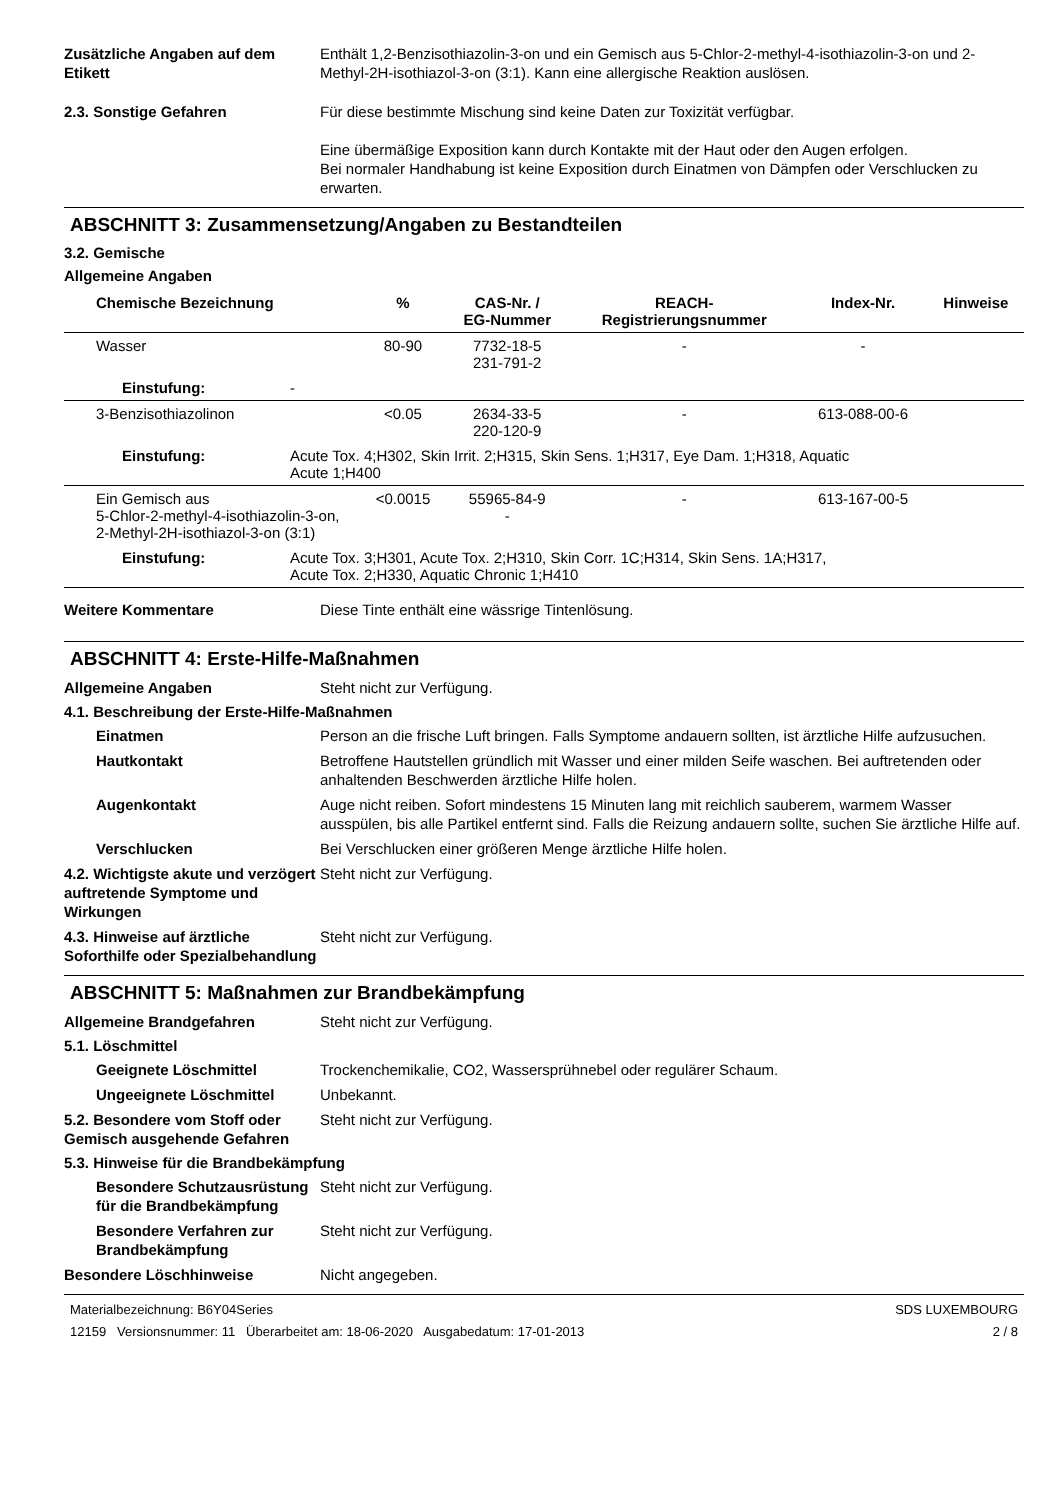Zusätzliche Angaben auf dem Etikett
Enthält 1,2-Benzisothiazolin-3-on und ein Gemisch aus 5-Chlor-2-methyl-4-isothiazolin-3-on und 2-Methyl-2H-isothiazol-3-on (3:1). Kann eine allergische Reaktion auslösen.
2.3. Sonstige Gefahren Für diese bestimmte Mischung sind keine Daten zur Toxizität verfügbar.
Eine übermäßige Exposition kann durch Kontakte mit der Haut oder den Augen erfolgen.
Bei normaler Handhabung ist keine Exposition durch Einatmen von Dämpfen oder Verschlucken zu erwarten.
ABSCHNITT 3: Zusammensetzung/Angaben zu Bestandteilen
3.2. Gemische
Allgemeine Angaben
| Chemische Bezeichnung | | % | CAS-Nr. / EG-Nummer | REACH- Registrierungsnummer | Index-Nr. | Hinweise |
| --- | --- | --- | --- | --- | --- | --- |
| Wasser | | 80-90 | 7732-18-5 231-791-2 | - | - | |
| Einstufung: | - | | | | | |
| 3-Benzisothiazolinon | | <0.05 | 2634-33-5 220-120-9 | - | 613-088-00-6 | |
| Einstufung: | Acute Tox. 4;H302, Skin Irrit. 2;H315, Skin Sens. 1;H317, Eye Dam. 1;H318, Aquatic Acute 1;H400 | | | | | |
| Ein Gemisch aus 5-Chlor-2-methyl-4-isothiazolin-3-on, 2-Methyl-2H-isothiazol-3-on (3:1) | | <0.0015 | 55965-84-9 - | - | 613-167-00-5 | |
| Einstufung: | Acute Tox. 3;H301, Acute Tox. 2;H310, Skin Corr. 1C;H314, Skin Sens. 1A;H317, Acute Tox. 2;H330, Aquatic Chronic 1;H410 | | | | | |
Weitere Kommentare Diese Tinte enthält eine wässrige Tintenlösung.
ABSCHNITT 4: Erste-Hilfe-Maßnahmen
Allgemeine Angaben Steht nicht zur Verfügung.
4.1. Beschreibung der Erste-Hilfe-Maßnahmen
Einatmen Person an die frische Luft bringen. Falls Symptome andauern sollten, ist ärztliche Hilfe aufzusuchen.
Hautkontakt Betroffene Hautstellen gründlich mit Wasser und einer milden Seife waschen. Bei auftretenden oder anhaltenden Beschwerden ärztliche Hilfe holen.
Augenkontakt Auge nicht reiben. Sofort mindestens 15 Minuten lang mit reichlich sauberem, warmem Wasser ausspülen, bis alle Partikel entfernt sind. Falls die Reizung andauern sollte, suchen Sie ärztliche Hilfe auf.
Verschlucken Bei Verschlucken einer größeren Menge ärztliche Hilfe holen.
4.2. Wichtigste akute und verzögert auftretende Symptome und Wirkungen
Steht nicht zur Verfügung.
4.3. Hinweise auf ärztliche Soforthilfe oder Spezialbehandlung
Steht nicht zur Verfügung.
ABSCHNITT 5: Maßnahmen zur Brandbekämpfung
Allgemeine Brandgefahren Steht nicht zur Verfügung.
5.1. Löschmittel
Geeignete Löschmittel Trockenchemikalie, CO2, Wassersprühnebel oder regulärer Schaum.
Ungeeignete Löschmittel Unbekannt.
5.2. Besondere vom Stoff oder Gemisch ausgehende Gefahren
Steht nicht zur Verfügung.
5.3. Hinweise für die Brandbekämpfung
Besondere Schutzausrüstung für die Brandbekämpfung
Steht nicht zur Verfügung.
Besondere Verfahren zur Brandbekämpfung
Steht nicht zur Verfügung.
Besondere Löschhinweise Nicht angegeben.
Materialbezeichnung: B6Y04Series
12159 Versionsnummer: 11 Überarbeitet am: 18-06-2020 Ausgabedatum: 17-01-2013
SDS LUXEMBOURG
2 / 8